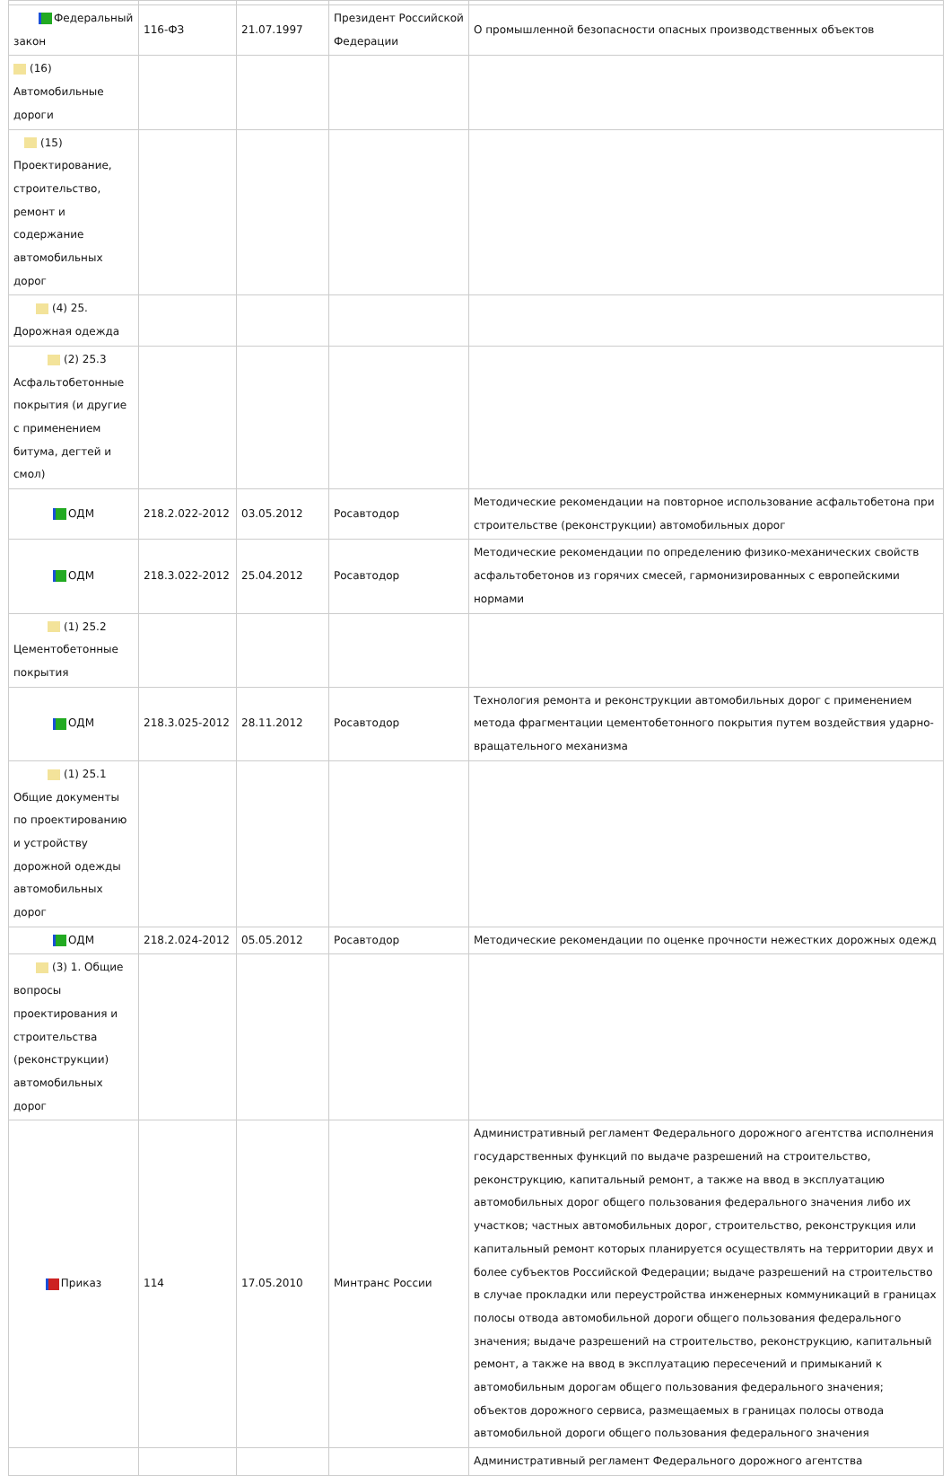| Федеральный закон | 116-ФЗ | 21.07.1997 | Президент Российской Федерации | О промышленной безопасности опасных производственных объектов |
| (16) Автомобильные дороги | | | | |
| (15) Проектирование, строительство, ремонт и содержание автомобильных дорог | | | | |
| (4) 25. Дорожная одежда | | | | |
| (2) 25.3 Асфальтобетонные покрытия (и другие с применением битума, дегтей и смол) | | | | |
| ОДМ | 218.2.022-2012 | 03.05.2012 | Росавтодор | Методические рекомендации на повторное использование асфальтобетона при строительстве (реконструкции) автомобильных дорог |
| ОДМ | 218.3.022-2012 | 25.04.2012 | Росавтодор | Методические рекомендации по определению физико-механических свойств асфальтобетонов из горячих смесей, гармонизированных с европейскими нормами |
| (1) 25.2 Цементобетонные покрытия | | | | |
| ОДМ | 218.3.025-2012 | 28.11.2012 | Росавтодор | Технология ремонта и реконструкции автомобильных дорог с применением метода фрагментации цементобетонного покрытия путем воздействия ударно-вращательного механизма |
| (1) 25.1 Общие документы по проектированию и устройству дорожной одежды автомобильных дорог | | | | |
| ОДМ | 218.2.024-2012 | 05.05.2012 | Росавтодор | Методические рекомендации по оценке прочности нежестких дорожных одежд |
| (3) 1. Общие вопросы проектирования и строительства (реконструкции) автомобильных дорог | | | | |
| Приказ | 114 | 17.05.2010 | Минтранс России | Административный регламент Федерального дорожного агентства исполнения государственных функций по выдаче разрешений на строительство, реконструкцию, капитальный ремонт, а также на ввод в эксплуатацию автомобильных дорог общего пользования федерального значения либо их участков; частных автомобильных дорог, строительство, реконструкция или капитальный ремонт которых планируется осуществлять на территории двух и более субъектов Российской Федерации; выдаче разрешений на строительство в случае прокладки или переустройства инженерных коммуникаций в границах полосы отвода автомобильной дороги общего пользования федерального значения; выдаче разрешений на строительство, реконструкцию, капитальный ремонт, а также на ввод в эксплуатацию пересечений и примыканий к автомобильным дорогам общего пользования федерального значения; объектов дорожного сервиса, размещаемых в границах полосы отвода автомобильной дороги общего пользования федерального значения |
| | | | | Административный регламент Федерального дорожного агентства |